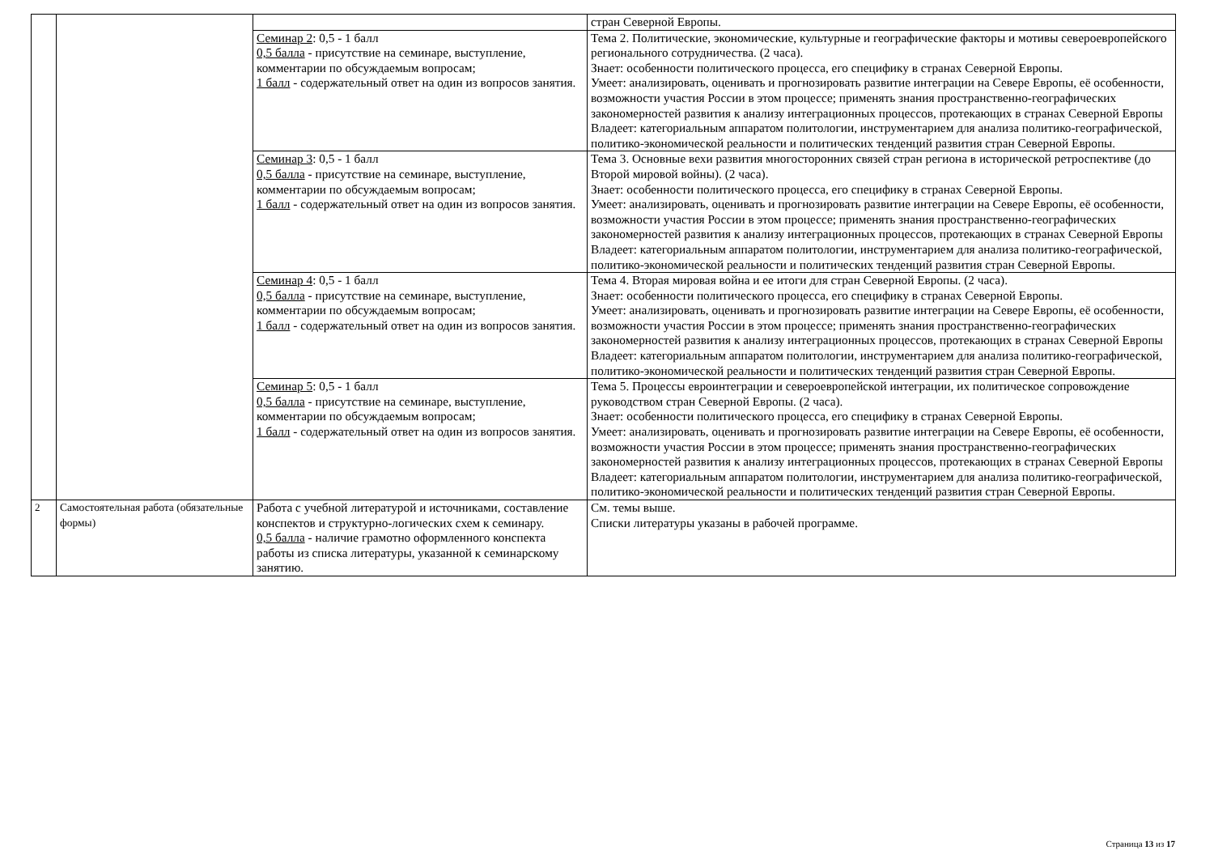| | | | стран Северной Европы. |
| | | Семинар 2 : 0,5 - 1 балл 0,5 балла - присутствие на семинаре, выступление, комментарии по обсуждаемым вопросам; 1 балл - содержательный ответ на один из вопросов занятия. | Тема 2. Политические, экономические, культурные и географические факторы и мотивы североевропейского регионального сотрудничества. (2 часа). Знает: особенности политического процесса, его специфику в странах Северной Европы. Умеет: анализировать, оценивать и прогнозировать развитие интеграции на Севере Европы, её особенности, возможности участия России в этом процессе; применять знания пространственно-географических закономерностей развития к анализу интеграционных процессов, протекающих в странах Северной Европы Владеет: категориальным аппаратом политологии, инструментарием для анализа политико-географической, политико-экономической реальности и политических тенденций развития стран Северной Европы. |
| | | Семинар 3 : 0,5 - 1 балл 0,5 балла - присутствие на семинаре, выступление, комментарии по обсуждаемым вопросам; 1 балл - содержательный ответ на один из вопросов занятия. | Тема 3. Основные вехи развития многосторонних связей стран региона в исторической ретроспективе (до Второй мировой войны). (2 часа). Знает: особенности политического процесса, его специфику в странах Северной Европы. Умеет: анализировать, оценивать и прогнозировать развитие интеграции на Севере Европы, её особенности, возможности участия России в этом процессе; применять знания пространственно-географических закономерностей развития к анализу интеграционных процессов, протекающих в странах Северной Европы Владеет: категориальным аппаратом политологии, инструментарием для анализа политико-географической, политико-экономической реальности и политических тенденций развития стран Северной Европы. |
| | | Семинар 4 : 0,5 - 1 балл 0,5 балла - присутствие на семинаре, выступление, комментарии по обсуждаемым вопросам; 1 балл - содержательный ответ на один из вопросов занятия. | Тема 4. Вторая мировая война и ее итоги для стран Северной Европы. (2 часа). Знает: особенности политического процесса, его специфику в странах Северной Европы. Умеет: анализировать, оценивать и прогнозировать развитие интеграции на Севере Европы, её особенности, возможности участия России в этом процессе; применять знания пространственно-географических закономерностей развития к анализу интеграционных процессов, протекающих в странах Северной Европы Владеет: категориальным аппаратом политологии, инструментарием для анализа политико-географической, политико-экономической реальности и политических тенденций развития стран Северной Европы. |
| | | Семинар 5 : 0,5 - 1 балл 0,5 балла - присутствие на семинаре, выступление, комментарии по обсуждаемым вопросам; 1 балл - содержательный ответ на один из вопросов занятия. | Тема 5. Процессы евроинтеграции и североевропейской интеграции, их политическое сопровождение руководством стран Северной Европы. (2 часа). Знает: особенности политического процесса, его специфику в странах Северной Европы. Умеет: анализировать, оценивать и прогнозировать развитие интеграции на Севере Европы, её особенности, возможности участия России в этом процессе; применять знания пространственно-географических закономерностей развития к анализу интеграционных процессов, протекающих в странах Северной Европы Владеет: категориальным аппаратом политологии, инструментарием для анализа политико-географической, политико-экономической реальности и политических тенденций развития стран Северной Европы. |
| 2 | Самостоятельная работа (обязательные формы) | Работа с учебной литературой и источниками, составление конспектов и структурно-логических схем к семинару. 0,5 балла - наличие грамотно оформленного конспекта работы из списка литературы, указанной к семинарскому занятию. | См. темы выше. Списки литературы указаны в рабочей программе. |
Страница 13 из 17